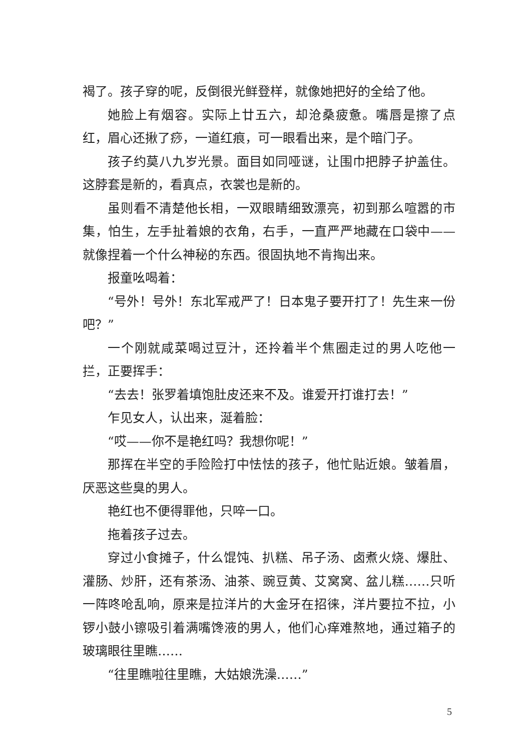褐了。孩子穿的呢，反倒很光鲜登样，就像她把好的全给了他。
她脸上有烟容。实际上廿五六，却沧桑疲惫。嘴唇是擦了点红，眉心还揪了痧，一道红痕，可一眼看出来，是个暗门子。
孩子约莫八九岁光景。面目如同哑谜，让围巾把脖子护盖住。这脖套是新的，看真点，衣裳也是新的。
虽则看不清楚他长相，一双眼睛细致漂亮，初到那么喧嚣的市集，怕生，左手扯着娘的衣角，右手，一直严严地藏在口袋中——就像捏着一个什么神秘的东西。很固执地不肯掏出来。
报童吆喝着：
“号外！号外！东北军戒严了！日本鬼子要开打了！先生来一份吧？”
一个刚就咸菜喝过豆汁，还拎着半个焦圈走过的男人吃他一拦，正要挥手：
“去去！张罗着填饱肚皮还来不及。谁爱开打谁打去！”
乍见女人，认出来，涎着脸：
“哎——你不是艳红吗？我想你呢！”
那挥在半空的手险险打中怯怯的孩子，他忙贴近娘。皱着眉，厌恶这些臭的男人。
艳红也不便得罪他，只啐一口。
拖着孩子过去。
穿过小食摊子，什么馄饨、扒糕、吊子汤、卤煮火烧、爆肚、灌肠、炒肝，还有茶汤、油茶、豌豆黄、艾窝窝、盆儿糕……只听一阵咚呛乱响，原来是拉洋片的大金牙在招徕，洋片要拉不拉，小锣小鼓小镲吸引着满嘴馋液的男人，他们心痒难熬地，通过箱子的玻璃眼往里瞧……
“往里瞧啦往里瞧，大姑娘洗澡……”
5